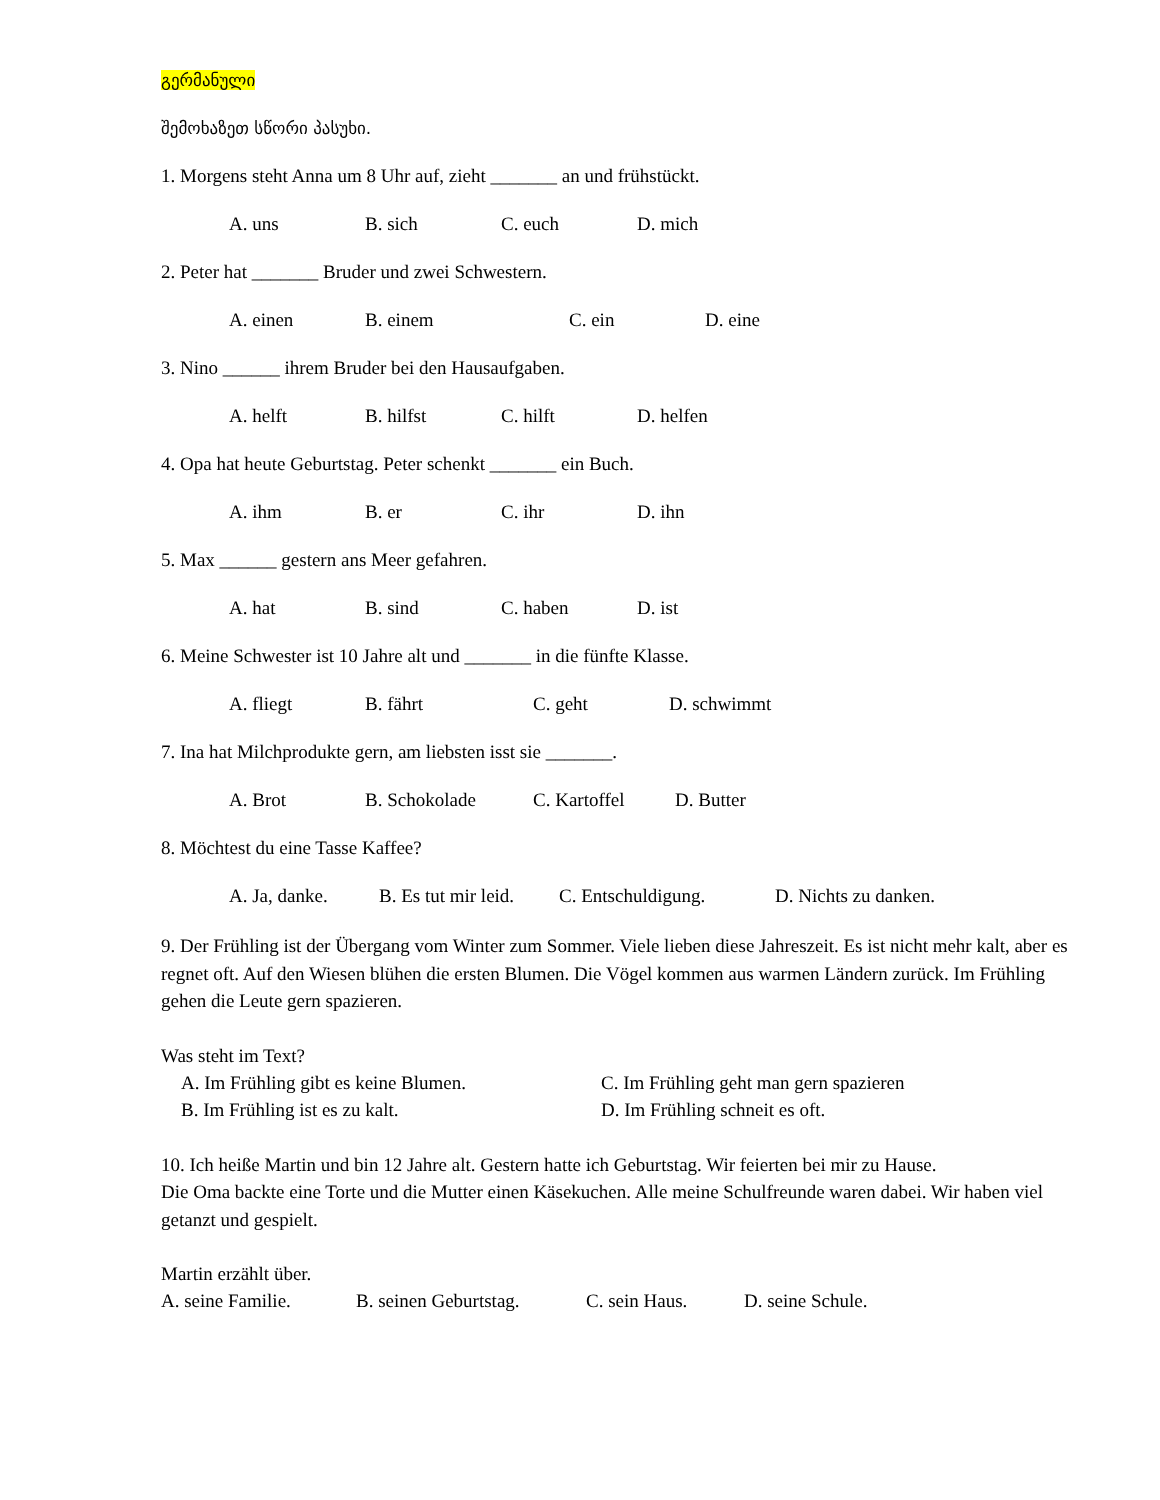გერმანული
შემოხაზეთ სწორი პასუხი.
1. Morgens steht Anna um 8 Uhr auf, zieht _______ an und frühstückt.
A. uns B. sich C. euch D. mich
2. Peter hat _______ Bruder und zwei Schwestern.
A. einen B. einem C. ein D. eine
3. Nino ______ ihrem Bruder bei den Hausaufgaben.
A. helft B. hilfst C. hilft D. helfen
4. Opa hat heute Geburtstag. Peter schenkt _______ ein Buch.
A. ihm B. er C. ihr D. ihn
5. Max ______ gestern ans Meer gefahren.
A. hat B. sind C. haben D. ist
6. Meine Schwester ist 10 Jahre alt und _______ in die fünfte Klasse.
A. fliegt B. fährt C. geht D. schwimmt
7. Ina hat Milchprodukte gern, am liebsten isst sie _______.
A. Brot B. Schokolade C. Kartoffel D. Butter
8. Möchtest du eine Tasse Kaffee?
A. Ja, danke. B. Es tut mir leid. C. Entschuldigung. D. Nichts zu danken.
9. Der Frühling ist der Übergang vom Winter zum Sommer. Viele lieben diese Jahreszeit. Es ist nicht mehr kalt, aber es regnet oft. Auf den Wiesen blühen die ersten Blumen. Die Vögel kommen aus warmen Ländern zurück. Im Frühling gehen die Leute gern spazieren.
Was steht im Text?
A. Im Frühling gibt es keine Blumen. C. Im Frühling geht man gern spazieren B. Im Frühling ist es zu kalt. D. Im Frühling schneit es oft.
10. Ich heiße Martin und bin 12 Jahre alt. Gestern hatte ich Geburtstag. Wir feierten bei mir zu Hause.
Die Oma backte eine Torte und die Mutter einen Käsekuchen. Alle meine Schulfreunde waren dabei. Wir haben viel getanzt und gespielt.
Martin erzählt über.
A. seine Familie. B. seinen Geburtstag. C. sein Haus. D. seine Schule.